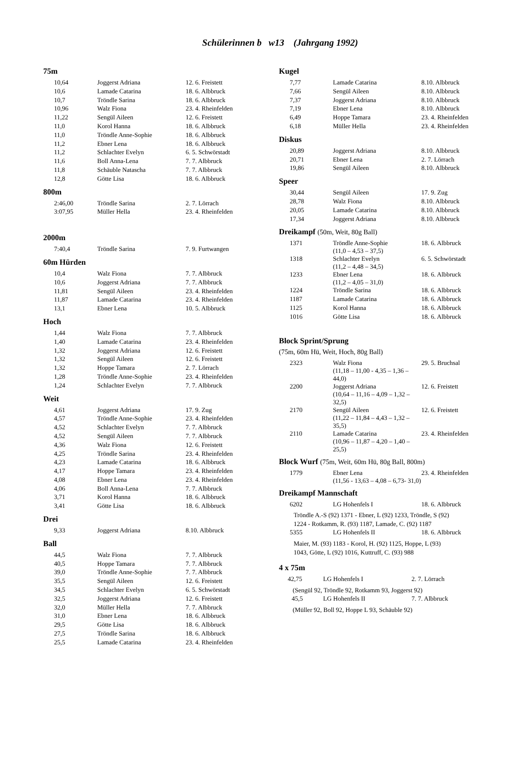Schülerinnen b w13 (Jahrgang 1992)
75m
| 10,64 | Joggerst Adriana | 12. 6. Freistett |
| 10,6 | Lamade Catarina | 18. 6. Albbruck |
| 10,7 | Tröndle Sarina | 18. 6. Albbruck |
| 10,96 | Walz Fiona | 23. 4. Rheinfelden |
| 11,22 | Sengül Aileen | 12. 6. Freistett |
| 11,0 | Korol Hanna | 18. 6. Albbruck |
| 11,0 | Tröndle Anne-Sophie | 18. 6. Albbruck |
| 11,2 | Ebner Lena | 18. 6. Albbruck |
| 11,2 | Schlachter Evelyn | 6. 5. Schwörstadt |
| 11,6 | Boll Anna-Lena | 7. 7. Albbruck |
| 11,8 | Schäuble Natascha | 7. 7. Albbruck |
| 12,8 | Götte Lisa | 18. 6. Albbruck |
800m
| 2:46,00 | Tröndle Sarina | 2. 7. Lörrach |
| 3:07,95 | Müller Hella | 23. 4. Rheinfelden |
2000m
| 7:40,4 | Tröndle Sarina | 7. 9. Furtwangen |
60m Hürden
| 10,4 | Walz Fiona | 7. 7. Albbruck |
| 10,6 | Joggerst Adriana | 7. 7. Albbruck |
| 11,81 | Sengül Aileen | 23. 4. Rheinfelden |
| 11,87 | Lamade Catarina | 23. 4. Rheinfelden |
| 13,1 | Ebner Lena | 10. 5. Albbruck |
Hoch
| 1,44 | Walz Fiona | 7. 7. Albbruck |
| 1,40 | Lamade Catarina | 23. 4. Rheinfelden |
| 1,32 | Joggerst Adriana | 12. 6. Freistett |
| 1,32 | Sengül Aileen | 12. 6. Freistett |
| 1,32 | Hoppe Tamara | 2. 7. Lörrach |
| 1,28 | Tröndle Anne-Sophie | 23. 4. Rheinfelden |
| 1,24 | Schlachter Evelyn | 7. 7. Albbruck |
Weit
| 4,61 | Joggerst Adriana | 17. 9. Zug |
| 4,57 | Tröndle Anne-Sophie | 23. 4. Rheinfelden |
| 4,52 | Schlachter Evelyn | 7. 7. Albbruck |
| 4,52 | Sengül Aileen | 7. 7. Albbruck |
| 4,36 | Walz Fiona | 12. 6. Freistett |
| 4,25 | Tröndle Sarina | 23. 4. Rheinfelden |
| 4,23 | Lamade Catarina | 18. 6. Albbruck |
| 4,17 | Hoppe Tamara | 23. 4. Rheinfelden |
| 4,08 | Ebner Lena | 23. 4. Rheinfelden |
| 4,06 | Boll Anna-Lena | 7. 7. Albbruck |
| 3,71 | Korol Hanna | 18. 6. Albbruck |
| 3,41 | Götte Lisa | 18. 6. Albbruck |
Drei
| 9,33 | Joggerst Adriana | 8.10. Albbruck |
Ball
| 44,5 | Walz Fiona | 7. 7. Albbruck |
| 40,5 | Hoppe Tamara | 7. 7. Albbruck |
| 39,0 | Tröndle Anne-Sophie | 7. 7. Albbruck |
| 35,5 | Sengül Aileen | 12. 6. Freistett |
| 34,5 | Schlachter Evelyn | 6. 5. Schwörstadt |
| 32,5 | Joggerst Adriana | 12. 6. Freistett |
| 32,0 | Müller Hella | 7. 7. Albbruck |
| 31,0 | Ebner Lena | 18. 6. Albbruck |
| 29,5 | Götte Lisa | 18. 6. Albbruck |
| 27,5 | Tröndle Sarina | 18. 6. Albbruck |
| 25,5 | Lamade Catarina | 23. 4. Rheinfelden |
Kugel
| 7,77 | Lamade Catarina | 8.10. Albbruck |
| 7,66 | Sengül Aileen | 8.10. Albbruck |
| 7,37 | Joggerst Adriana | 8.10. Albbruck |
| 7,19 | Ebner Lena | 8.10. Albbruck |
| 6,49 | Hoppe Tamara | 23. 4. Rheinfelden |
| 6,18 | Müller Hella | 23. 4. Rheinfelden |
Diskus
| 20,89 | Joggerst Adriana | 8.10. Albbruck |
| 20,71 | Ebner Lena | 2. 7. Lörrach |
| 19,86 | Sengül Aileen | 8.10. Albbruck |
Speer
| 30,44 | Sengül Aileen | 17. 9. Zug |
| 28,78 | Walz Fiona | 8.10. Albbruck |
| 20,05 | Lamade Catarina | 8.10. Albbruck |
| 17,34 | Joggerst Adriana | 8.10. Albbruck |
Dreikampf (50m, Weit, 80g Ball)
| 1371 | Tröndle Anne-Sophie (11,0 – 4,53 – 37,5) | 18. 6. Albbruck |
| 1318 | Schlachter Evelyn (11,2 – 4,48 – 34,5) | 6. 5. Schwörstadt |
| 1233 | Ebner Lena (11,2 – 4,05 – 31,0) | 18. 6. Albbruck |
| 1224 | Tröndle Sarina | 18. 6. Albbruck |
| 1187 | Lamade Catarina | 18. 6. Albbruck |
| 1125 | Korol Hanna | 18. 6. Albbruck |
| 1016 | Götte Lisa | 18. 6. Albbruck |
Block Sprint/Sprung
(75m, 60m Hü, Weit, Hoch, 80g Ball)
| 2323 | Walz Fiona (11,18 – 11,00 - 4,35 – 1,36 – 44,0) | 29. 5. Bruchsal |
| 2200 | Joggerst Adriana (10,64 – 11,16 – 4,09 – 1,32 – 32,5) | 12. 6. Freistett |
| 2170 | Sengül Aileen (11,22 – 11,84 – 4,43 – 1,32 – 35,5) | 12. 6. Freistett |
| 2110 | Lamade Catarina (10,96 – 11,87 – 4,20 – 1,40 – 25,5) | 23. 4. Rheinfelden |
Block Wurf (75m, Weit, 60m Hü, 80g Ball, 800m)
| 1779 | Ebner Lena (11,56 - 13,63 – 4,08 – 6,73- 31,0) | 23. 4. Rheinfelden |
Dreikampf Mannschaft
| 6202 | LG Hohenfels I | 18. 6. Albbruck |
Tröndle A.-S (92) 1371 - Ebner, L (92) 1233, Tröndle, S (92)
1224 - Rotkamm, R. (93) 1187, Lamade, C. (92) 1187
| 5355 | LG Hohenfels II | 18. 6. Albbruck |
Maier, M. (93) 1183 - Korol, H. (92) 1125, Hoppe, L (93)
1043, Götte, L (92) 1016, Kuttruff, C. (93) 988
4 x 75m
| 42,75 | LG Hohenfels I | 2. 7. Lörrach |
(Sengül 92, Tröndle 92, Rotkamm 93, Joggerst 92)
| 45,5 | LG Hohenfels II | 7. 7. Albbruck |
(Müller 92, Boll 92, Hoppe L 93, Schäuble 92)